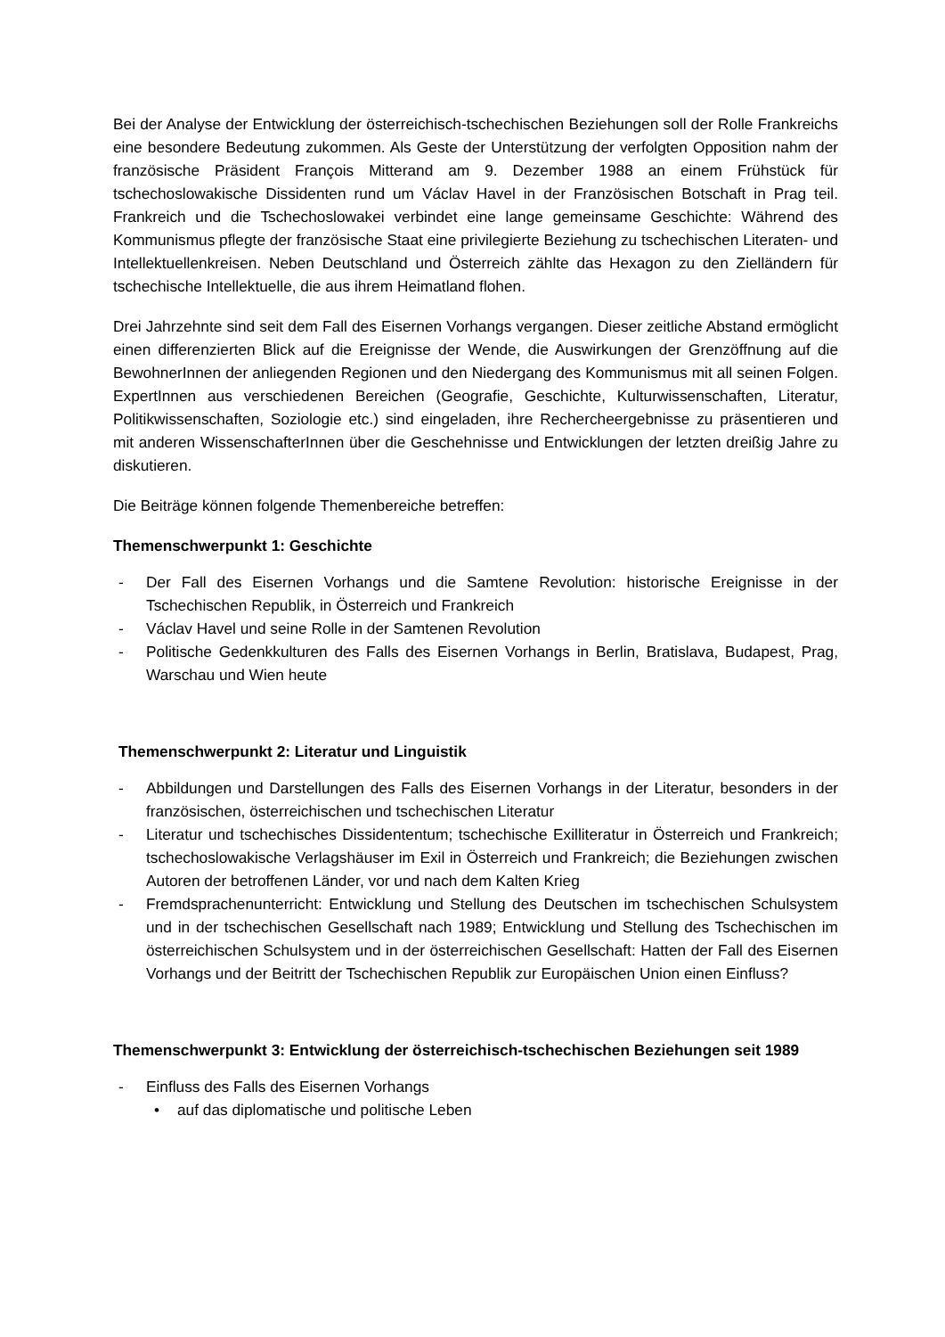Bei der Analyse der Entwicklung der österreichisch-tschechischen Beziehungen soll der Rolle Frankreichs eine besondere Bedeutung zukommen. Als Geste der Unterstützung der verfolgten Opposition nahm der französische Präsident François Mitterand am 9. Dezember 1988 an einem Frühstück für tschechoslowakische Dissidenten rund um Václav Havel in der Französischen Botschaft in Prag teil. Frankreich und die Tschechoslowakei verbindet eine lange gemeinsame Geschichte: Während des Kommunismus pflegte der französische Staat eine privilegierte Beziehung zu tschechischen Literaten- und Intellektuellenkreisen. Neben Deutschland und Österreich zählte das Hexagon zu den Zielländern für tschechische Intellektuelle, die aus ihrem Heimatland flohen.
Drei Jahrzehnte sind seit dem Fall des Eisernen Vorhangs vergangen. Dieser zeitliche Abstand ermöglicht einen differenzierten Blick auf die Ereignisse der Wende, die Auswirkungen der Grenzöffnung auf die BewohnerInnen der anliegenden Regionen und den Niedergang des Kommunismus mit all seinen Folgen. ExpertInnen aus verschiedenen Bereichen (Geografie, Geschichte, Kulturwissenschaften, Literatur, Politikwissenschaften, Soziologie etc.) sind eingeladen, ihre Rechercheergebnisse zu präsentieren und mit anderen WissenschafterInnen über die Geschehnisse und Entwicklungen der letzten dreißig Jahre zu diskutieren.
Die Beiträge können folgende Themenbereiche betreffen:
Themenschwerpunkt 1: Geschichte
- Der Fall des Eisernen Vorhangs und die Samtene Revolution: historische Ereignisse in der Tschechischen Republik, in Österreich und Frankreich
- Václav Havel und seine Rolle in der Samtenen Revolution
- Politische Gedenkkulturen des Falls des Eisernen Vorhangs in Berlin, Bratislava, Budapest, Prag, Warschau und Wien heute
Themenschwerpunkt 2: Literatur und Linguistik
- Abbildungen und Darstellungen des Falls des Eisernen Vorhangs in der Literatur, besonders in der französischen, österreichischen und tschechischen Literatur
- Literatur und tschechisches Dissidententum; tschechische Exilliteratur in Österreich und Frankreich; tschechoslowakische Verlagshäuser im Exil in Österreich und Frankreich; die Beziehungen zwischen Autoren der betroffenen Länder, vor und nach dem Kalten Krieg
- Fremdsprachenunterricht: Entwicklung und Stellung des Deutschen im tschechischen Schulsystem und in der tschechischen Gesellschaft nach 1989; Entwicklung und Stellung des Tschechischen im österreichischen Schulsystem und in der österreichischen Gesellschaft: Hatten der Fall des Eisernen Vorhangs und der Beitritt der Tschechischen Republik zur Europäischen Union einen Einfluss?
Themenschwerpunkt 3: Entwicklung der österreichisch-tschechischen Beziehungen seit 1989
- Einfluss des Falls des Eisernen Vorhangs
• auf das diplomatische und politische Leben